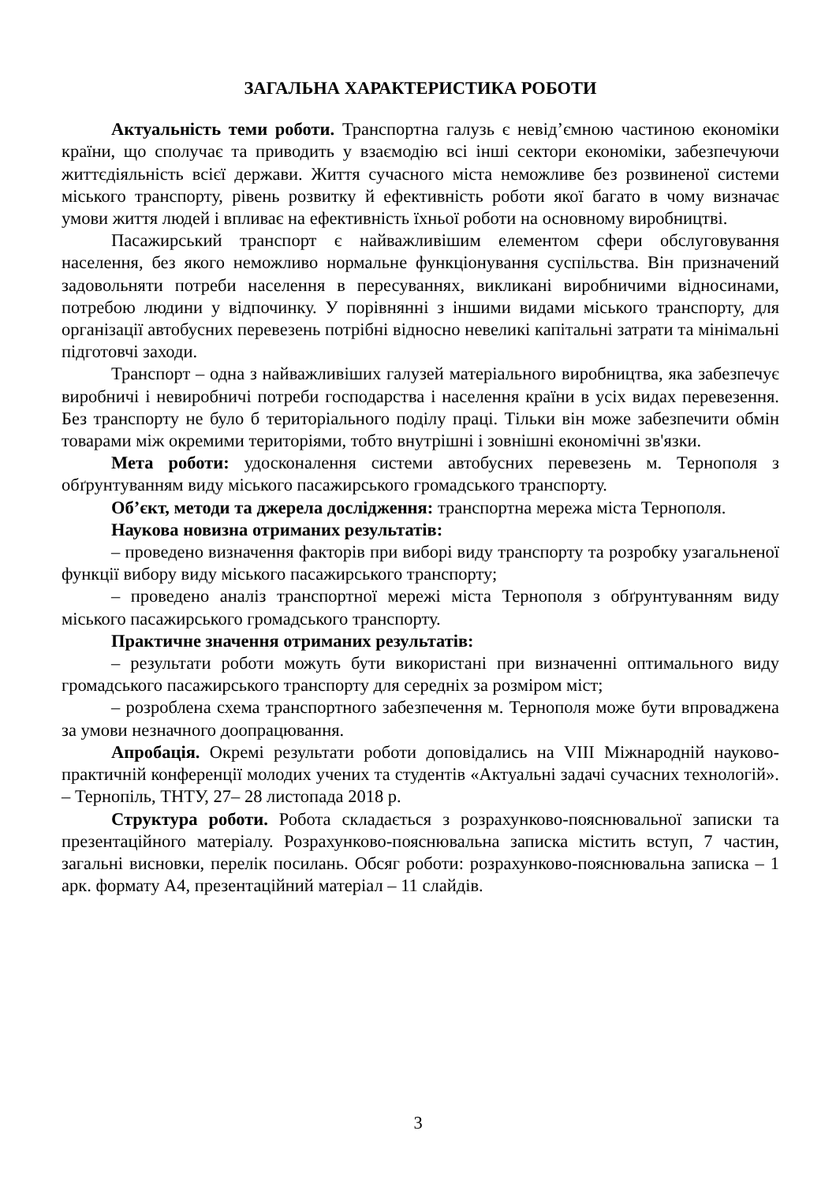ЗАГАЛЬНА ХАРАКТЕРИСТИКА РОБОТИ
Актуальність теми роботи. Транспортна галузь є невід’ємною частиною економіки країни, що сполучає та приводить у взаємодію всі інші сектори економіки, забезпечуючи життєдіяльність всієї держави. Життя сучасного міста неможливе без розвиненої системи міського транспорту, рівень розвитку й ефективність роботи якої багато в чому визначає умови життя людей і впливає на ефективність їхньої роботи на основному виробництві.
Пасажирський транспорт є найважливішим елементом сфери обслуговування населення, без якого неможливо нормальне функціонування суспільства. Він призначений задовольняти потреби населення в пересуваннях, викликані виробничими відносинами, потребою людини у відпочинку. У порівнянні з іншими видами міського транспорту, для організації автобусних перевезень потрібні відносно невеликі капітальні затрати та мінімальні підготовчі заходи.
Транспорт – одна з найважливіших галузей матеріального виробництва, яка забезпечує виробничі і невиробничі потреби господарства і населення країни в усіх видах перевезення. Без транспорту не було б територіального поділу праці. Тільки він може забезпечити обмін товарами між окремими територіями, тобто внутрішні і зовнішні економічні зв'язки.
Мета роботи: удосконалення системи автобусних перевезень м. Тернополя з обґрунтуванням виду міського пасажирського громадського транспорту.
Об’єкт, методи та джерела дослідження: транспортна мережа міста Тернополя.
Наукова новизна отриманих результатів:
– проведено визначення факторів при виборі виду транспорту та розробку узагальненої функції вибору виду міського пасажирського транспорту;
– проведено аналіз транспортної мережі міста Тернополя з обґрунтуванням виду міського пасажирського громадського транспорту.
Практичне значення отриманих результатів:
– результати роботи можуть бути використані при визначенні оптимального виду громадського пасажирського транспорту для середніх за розміром міст;
– розроблена схема транспортного забезпечення м. Тернополя може бути впроваджена за умови незначного доопрацювання.
Апробація. Окремі результати роботи доповідались на VIII Міжнародній науково-практичній конференції молодих учених та студентів «Актуальні задачі сучасних технологій». – Тернопіль, ТНТУ, 27– 28 листопада 2018 р.
Структура роботи. Робота складається з розрахунково-пояснювальної записки та презентаційного матеріалу. Розрахунково-пояснювальна записка містить вступ, 7 частин, загальні висновки, перелік посилань. Обсяг роботи: розрахунково-пояснювальна записка – 1 арк. формату А4, презентаційний матеріал – 11 слайдів.
3